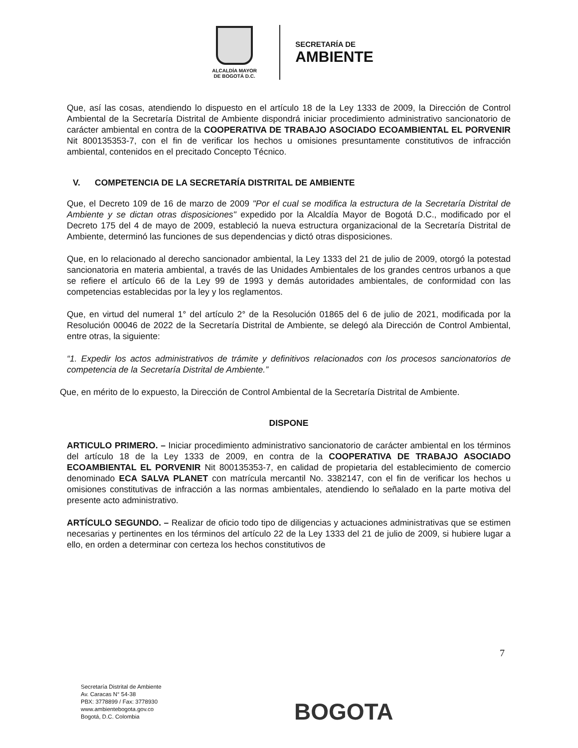ALCALDÍA MAYOR
DE BOGOTÁ D.C.
SECRETARÍA DE
AMBIENTE
Que, así las cosas, atendiendo lo dispuesto en el artículo 18 de la Ley 1333 de 2009, la Dirección de Control Ambiental de la Secretaría Distrital de Ambiente dispondrá iniciar procedimiento administrativo sancionatorio de carácter ambiental en contra de la COOPERATIVA DE TRABAJO ASOCIADO ECOAMBIENTAL EL PORVENIR Nit 800135353-7, con el fin de verificar los hechos u omisiones presuntamente constitutivos de infracción ambiental, contenidos en el precitado Concepto Técnico.
V. COMPETENCIA DE LA SECRETARÍA DISTRITAL DE AMBIENTE
Que, el Decreto 109 de 16 de marzo de 2009 "Por el cual se modifica la estructura de la Secretaría Distrital de Ambiente y se dictan otras disposiciones" expedido por la Alcaldía Mayor de Bogotá D.C., modificado por el Decreto 175 del 4 de mayo de 2009, estableció la nueva estructura organizacional de la Secretaría Distrital de Ambiente, determinó las funciones de sus dependencias y dictó otras disposiciones.
Que, en lo relacionado al derecho sancionador ambiental, la Ley 1333 del 21 de julio de 2009, otorgó la potestad sancionatoria en materia ambiental, a través de las Unidades Ambientales de los grandes centros urbanos a que se refiere el artículo 66 de la Ley 99 de 1993 y demás autoridades ambientales, de conformidad con las competencias establecidas por la ley y los reglamentos.
Que, en virtud del numeral 1° del artículo 2° de la Resolución 01865 del 6 de julio de 2021, modificada por la Resolución 00046 de 2022 de la Secretaría Distrital de Ambiente, se delegó ala Dirección de Control Ambiental, entre otras, la siguiente:
“1. Expedir los actos administrativos de trámite y definitivos relacionados con los procesos sancionatorios de competencia de la Secretaría Distrital de Ambiente.”
Que, en mérito de lo expuesto, la Dirección de Control Ambiental de la Secretaría Distrital de Ambiente.
DISPONE
ARTICULO PRIMERO. – Iniciar procedimiento administrativo sancionatorio de carácter ambiental en los términos del artículo 18 de la Ley 1333 de 2009, en contra de la COOPERATIVA DE TRABAJO ASOCIADO ECOAMBIENTAL EL PORVENIR Nit 800135353-7, en calidad de propietaria del establecimiento de comercio denominado ECA SALVA PLANET con matrícula mercantil No. 3382147, con el fin de verificar los hechos u omisiones constitutivas de infracción a las normas ambientales, atendiendo lo señalado en la parte motiva del presente acto administrativo.
ARTÍCULO SEGUNDO. – Realizar de oficio todo tipo de diligencias y actuaciones administrativas que se estimen necesarias y pertinentes en los términos del artículo 22 de la Ley 1333 del 21 de julio de 2009, si hubiere lugar a ello, en orden a determinar con certeza los hechos constitutivos de
7
Secretaría Distrital de Ambiente
Av. Caracas N° 54-38
PBX: 3778899 / Fax: 3778930
www.ambientebogota.gov.co
Bogotá, D.C. Colombia
BOGOTA